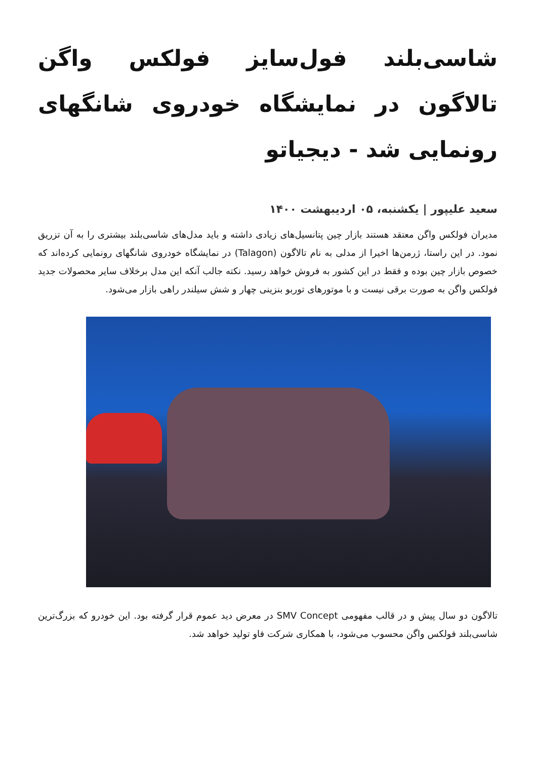شاسی‌بلند فول‌سایز فولکس واگن تالاگون در نمایشگاه خودروی شانگهای رونمایی شد - دیجیاتو
سعید علیپور | یکشنبه، ۰۵ اردیبهشت ۱۴۰۰
مدیران فولکس واگن معتقد هستند بازار چین پتانسیل‌های زیادی داشته و باید مدل‌های شاسی‌بلند بیشتری را به آن تزریق نمود. در این راستا، ژرمن‌ها اخیرا از مدلی به نام تالاگون (Talagon) در نمایشگاه خودروی شانگهای رونمایی کرده‌اند که خصوص بازار چین بوده و فقط در این کشور به فروش خواهد رسید. نکته جالب آنکه این مدل برخلاف سایر محصولات جدید فولکس واگن به صورت برقی نیست و با موتورهای توربو بنزینی چهار و شش سیلندر راهی بازار می‌شود.
تالاگون دو سال پیش و در قالب مفهومی SMV Concept در معرض دید عموم قرار گرفته بود. این خودرو که بزرگ‌ترین شاسی‌بلند فولکس واگن محسوب می‌شود، با همکاری شرکت فاو تولید خواهد شد.